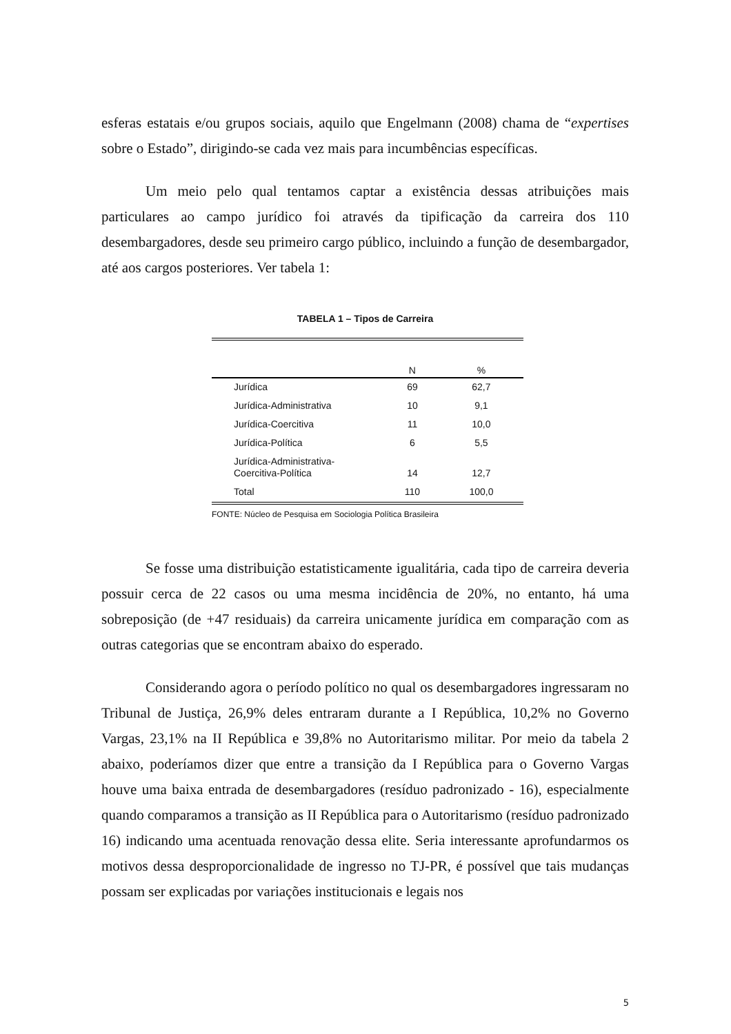esferas estatais e/ou grupos sociais, aquilo que Engelmann (2008) chama de “expertises sobre o Estado”, dirigindo-se cada vez mais para incumbências específicas.
Um meio pelo qual tentamos captar a existência dessas atribuições mais particulares ao campo jurídico foi através da tipificação da carreira dos 110 desembargadores, desde seu primeiro cargo público, incluindo a função de desembargador, até aos cargos posteriores. Ver tabela 1:
TABELA 1 – Tipos de Carreira
| | N | % |
| --- | --- | --- |
| Jurídica | 69 | 62,7 |
| Jurídica-Administrativa | 10 | 9,1 |
| Jurídica-Coercitiva | 11 | 10,0 |
| Jurídica-Política | 6 | 5,5 |
| Jurídica-Administrativa- Coercitiva-Política | 14 | 12,7 |
| Total | 110 | 100,0 |
FONTE: Núcleo de Pesquisa em Sociologia Política Brasileira
Se fosse uma distribuição estatisticamente igualitária, cada tipo de carreira deveria possuir cerca de 22 casos ou uma mesma incidência de 20%, no entanto, há uma sobreposição (de +47 residuais) da carreira unicamente jurídica em comparação com as outras categorias que se encontram abaixo do esperado.
Considerando agora o período político no qual os desembargadores ingressaram no Tribunal de Justiça, 26,9% deles entraram durante a I República, 10,2% no Governo Vargas, 23,1% na II República e 39,8% no Autoritarismo militar. Por meio da tabela 2 abaixo, poderíamos dizer que entre a transição da I República para o Governo Vargas houve uma baixa entrada de desembargadores (resíduo padronizado - 16), especialmente quando comparamos a transição as II República para o Autoritarismo (resíduo padronizado 16) indicando uma acentuada renovação dessa elite. Seria interessante aprofundarmos os motivos dessa desproporcionalidade de ingresso no TJ-PR, é possível que tais mudanças possam ser explicadas por variações institucionais e legais nos
5